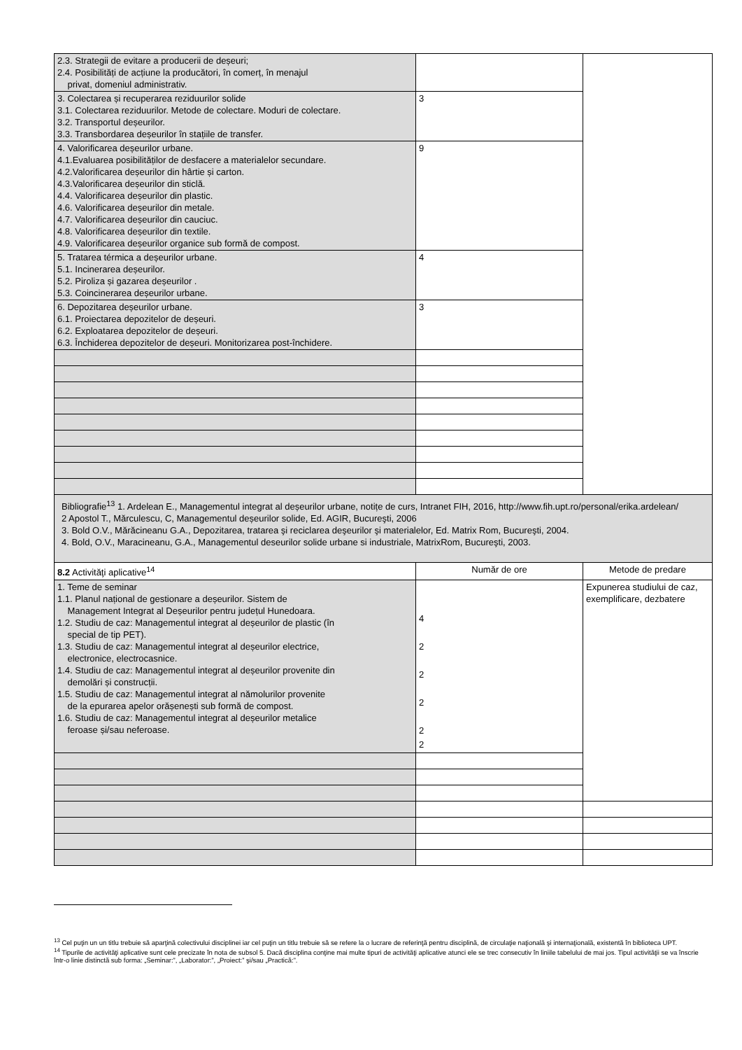| 2.3. Strategii de evitare a producerii de deșeuri; 2.4. Posibilități de acțiune la producători, în comerț, în menajul privat, domeniul administrativ. | | |
| 3. Colectarea și recuperarea reziduurilor solide 3.1. Colectarea reziduurilor. Metode de colectare. Moduri de colectare. 3.2. Transportul deșeurilor. 3.3. Transbordarea deșeurilor în stațiile de transfer. | 3 | |
| 4. Valorificarea deșeurilor urbane. 4.1.Evaluarea posibilităților de desfacere a materialelor secundare. 4.2.Valorificarea deșeurilor din hârtie și carton. 4.3.Valorificarea deșeurilor din sticlă. 4.4. Valorificarea deșeurilor din plastic. 4.6. Valorificarea deșeurilor din metale. 4.7. Valorificarea deșeurilor din cauciuc. 4.8. Valorificarea deșeurilor din textile. 4.9. Valorificarea deșeurilor organice sub formă de compost. | 9 | |
| 5. Tratarea térmica a deșeurilor urbane. 5.1. Incinerarea deșeurilor. 5.2. Piroliza și gazarea deșeurilor . 5.3. Coincinerarea deșeurilor urbane. | 4 | |
| 6. Depozitarea deșeurilor urbane. 6.1. Proiectarea depozitelor de deșeuri. 6.2. Exploatarea depozitelor de deșeuri. 6.3. Închiderea depozitelor de deșeuri. Monitorizarea post-închidere. | 3 | |
| Bibliografie<sup>13</sup> 1. Ardelean E., Managementul integrat al deșeurilor urbane, notițe de curs, Intranet FIH, 2016, http://www.fih.upt.ro/personal/erika.ardelean/ 2 Apostol T., Mărculescu, C, Managementul deșeurilor solide, Ed. AGIR, Bucureşti, 2006 3. Bold O.V., Mărăcineanu G.A., Depozitarea, tratarea şi reciclarea deşeurilor şi materialelor, Ed. Matrix Rom, Bucureşti, 2004. 4. Bold, O.V., Maracineanu, G.A., Managementul deseurilor solide urbane si industriale, MatrixRom, Bucureşti, 2003. | | |
| 8.2 Activităţi aplicative<sup>14</sup> | Număr de ore | Metode de predare |
| 1. Teme de seminar 1.1. Planul național de gestionare a deșeurilor. Sistem de Management Integrat al Deșeurilor pentru județul Hunedoara. 1.2. Studiu de caz: Managementul integrat al deșeurilor de plastic (în special de tip PET). 1.3. Studiu de caz: Managementul integrat al deșeurilor electrice, electronice, electrocasnice. 1.4. Studiu de caz: Managementul integrat al deșeurilor provenite din demolări și construcții. 1.5. Studiu de caz: Managementul integrat al nămolurilor provenite de la epurarea apelor orășenești sub formă de compost. 1.6. Studiu de caz: Managementul integrat al deșeurilor metalice feroase și/sau neferoase. | 4 2 2 2 2 2 | Expunerea studiului de caz, exemplificare, dezbatere |
<sup>13</sup> Cel puţin un un titlu trebuie să aparţină colectivului disciplinei iar cel puţin un titlu trebuie să se refere la o lucrare de referinţă pentru disciplină, de circulaţie naţională şi internaţională, existentă în biblioteca UPT.
<sup>14</sup> Tipurile de activităţi aplicative sunt cele precizate în nota de subsol 5. Dacă disciplina conţine mai multe tipuri de activităţi aplicative atunci ele se trec consecutiv în liniile tabelului de mai jos. Tipul activităţii se va înscrie într-o linie distinctă sub forma: „Seminar:”, „Laborator:”, „Proiect:” şi/sau „Practică:”.